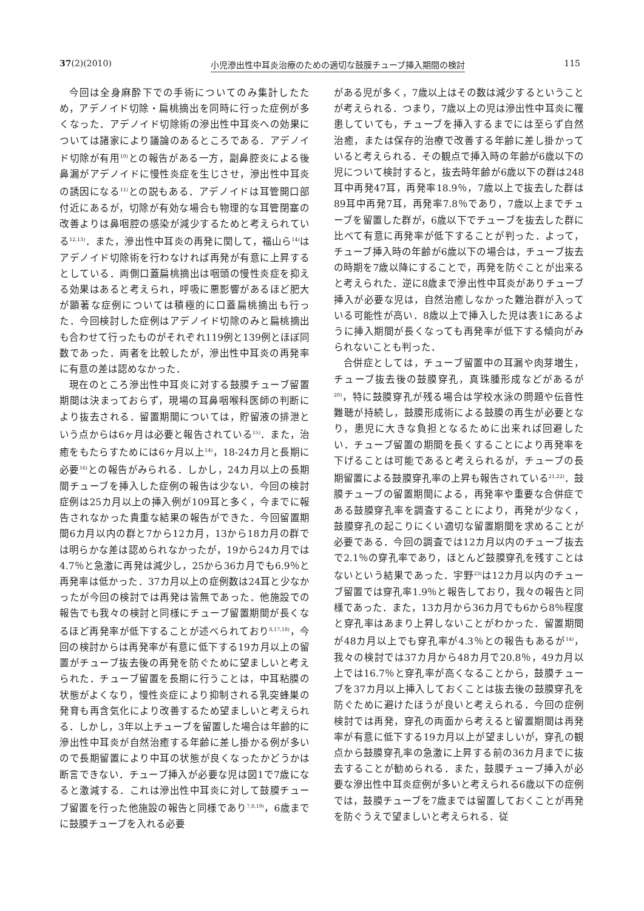37(2)(2010) 小児滲出性中耳炎治療のための適切な鼓膜チューブ挿入期間の検討 115
今回は全身麻酔下での手術についてのみ集計したため，アデノイド切除・扁桃摘出を同時に行った症例が多くなった．アデノイド切除術の滲出性中耳炎への効果については諸家により議論のあるところである．アデノイド切除が有用<sup>10)</sup>との報告がある一方，副鼻腔炎による後鼻漏がアデノイドに慢性炎症を生じさせ，滲出性中耳炎の誘因になる<sup>11)</sup>との説もある．アデノイドは耳管開口部付近にあるが，切除が有効な場合も物理的な耳管閉塞の改善よりは鼻咽腔の感染が減少するためと考えられている<sup>12,13)</sup>．また，滲出性中耳炎の再発に関して，福山ら<sup>14)</sup>はアデノイド切除術を行わなければ再発が有意に上昇するとしている．両側口蓋扁桃摘出は咽頭の慢性炎症を抑える効果はあると考えられ，呼吸に悪影響があるほど肥大が顕著な症例については積極的に口蓋扁桃摘出も行った．今回検討した症例はアデノイド切除のみと扁桃摘出も合わせて行ったものがそれぞれ119例と139例とほぼ同数であった．両者を比較したが，滲出性中耳炎の再発率に有意の差は認めなかった．
現在のところ滲出性中耳炎に対する鼓膜チューブ留置期間は決まっておらず，現場の耳鼻咽喉科医師の判断により抜去される．留置期間については，貯留液の排泄という点からは6ヶ月は必要と報告されている<sup>15)</sup>．また，治癒をもたらすためには6ヶ月以上<sup>14)</sup>，18-24カ月と長期に必要<sup>16)</sup>との報告がみられる．しかし，24カ月以上の長期間チューブを挿入した症例の報告は少ない．今回の検討症例は25カ月以上の挿入例が109耳と多く，今までに報告されなかった貴重な結果の報告ができた．今回留置期間6カ月以内の群と7から12カ月，13から18カ月の群では明らかな差は認められなかったが，19から24カ月では4.7％と急激に再発は減少し，25から36カ月でも6.9％と再発率は低かった．37カ月以上の症例数は24耳と少なかったが今回の検討では再発は皆無であった．他施設での報告でも我々の検討と同様にチューブ留置期間が長くなるほど再発率が低下することが述べられており<sup>8,17,18)</sup>，今回の検討からは再発率が有意に低下する19カ月以上の留置がチューブ抜去後の再発を防ぐために望ましいと考えられた．チューブ留置を長期に行うことは，中耳粘膜の状態がよくなり，慢性炎症により抑制される乳突蜂巣の発育も再含気化により改善するため望ましいと考えられる．しかし，3年以上チューブを留置した場合は年齢的に滲出性中耳炎が自然治癒する年齢に差し掛かる例が多いので長期留置により中耳の状態が良くなったかどうかは断言できない．チューブ挿入が必要な児は図1で7歳になると激減する．これは滲出性中耳炎に対して鼓膜チューブ留置を行った他施設の報告と同様であり<sup>7,8,19)</sup>，6歳までに鼓膜チューブを入れる必要
がある児が多く，7歳以上はその数は減少するということが考えられる．つまり，7歳以上の児は滲出性中耳炎に罹患していても，チューブを挿入するまでには至らず自然治癒，または保存的治療で改善する年齢に差し掛かっていると考えられる．その観点で挿入時の年齢が6歳以下の児について検討すると，抜去時年齢が6歳以下の群は248耳中再発47耳，再発率18.9％，7歳以上で抜去した群は89耳中再発7耳，再発率7.8％であり，7歳以上までチューブを留置した群が，6歳以下でチューブを抜去した群に比べて有意に再発率が低下することが判った．よって，チューブ挿入時の年齢が6歳以下の場合は，チューブ抜去の時期を7歳以降にすることで，再発を防ぐことが出来ると考えられた．逆に8歳まで滲出性中耳炎がありチューブ挿入が必要な児は，自然治癒しなかった難治群が入っている可能性が高い．8歳以上で挿入した児は表1にあるように挿入期間が長くなっても再発率が低下する傾向がみられないことも判った．
合併症としては，チューブ留置中の耳漏や肉芽増生，チューブ抜去後の鼓膜穿孔，真珠腫形成などがあるが<sup>20)</sup>，特に鼓膜穿孔が残る場合は学校水泳の問題や伝音性難聴が持続し，鼓膜形成術による鼓膜の再生が必要となり，患児に大きな負担となるために出来れば回避したい．チューブ留置の期間を長くすることにより再発率を下げることは可能であると考えられるが，チューブの長期留置による鼓膜穿孔率の上昇も報告されている<sup>21,22)</sup>．鼓膜チューブの留置期間による，再発率や重要な合併症である鼓膜穿孔率を調査することにより，再発が少なく，鼓膜穿孔の起こりにくい適切な留置期間を求めることが必要である．今回の調査では12カ月以内のチューブ抜去で2.1％の穿孔率であり，ほとんど鼓膜穿孔を残すことはないという結果であった．宇野<sup>23)</sup>は12カ月以内のチューブ留置では穿孔率1.9％と報告しており，我々の報告と同様であった．また，13カ月から36カ月でも6から8％程度と穿孔率はあまり上昇しないことがわかった．留置期間が48カ月以上でも穿孔率が4.3％との報告もあるが<sup>14)</sup>，我々の検討では37カ月から48カ月で20.8％，49カ月以上では16.7％と穿孔率が高くなることから，鼓膜チューブを37カ月以上挿入しておくことは抜去後の鼓膜穿孔を防ぐために避けたほうが良いと考えられる．今回の症例検討では再発，穿孔の両面から考えると留置期間は再発率が有意に低下する19カ月以上が望ましいが，穿孔の観点から鼓膜穿孔率の急激に上昇する前の36カ月までに抜去することが勧められる．また，鼓膜チューブ挿入が必要な滲出性中耳炎症例が多いと考えられる6歳以下の症例では，鼓膜チューブを7歳までは留置しておくことが再発を防ぐうえで望ましいと考えられる．従